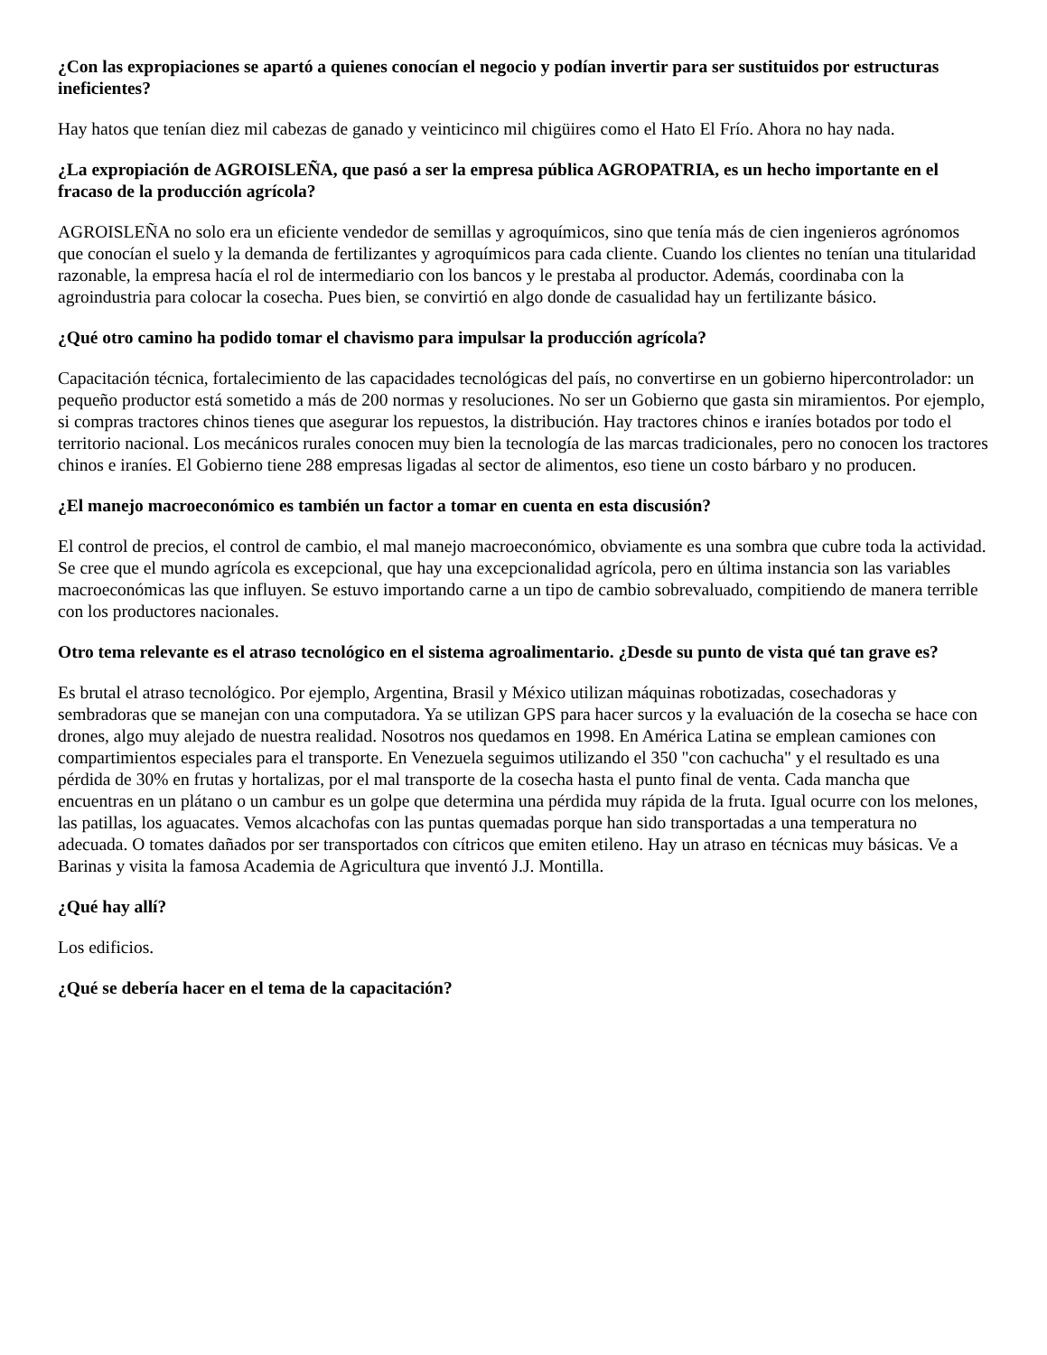¿Con las expropiaciones se apartó a quienes conocían el negocio y podían invertir para ser sustituidos por estructuras ineficientes?
Hay hatos que tenían diez mil cabezas de ganado y veinticinco mil chigüires como el Hato El Frío. Ahora no hay nada.
¿La expropiación de AGROISLEÑA, que pasó a ser la empresa pública AGROPATRIA, es un hecho importante en el fracaso de la producción agrícola?
AGROISLEÑA no solo era un eficiente vendedor de semillas y agroquímicos, sino que tenía más de cien ingenieros agrónomos que conocían el suelo y la demanda de fertilizantes y agroquímicos para cada cliente. Cuando los clientes no tenían una titularidad razonable, la empresa hacía el rol de intermediario con los bancos y le prestaba al productor. Además, coordinaba con la agroindustria para colocar la cosecha. Pues bien, se convirtió en algo donde de casualidad hay un fertilizante básico.
¿Qué otro camino ha podido tomar el chavismo para impulsar la producción agrícola?
Capacitación técnica, fortalecimiento de las capacidades tecnológicas del país, no convertirse en un gobierno hipercontrolador: un pequeño productor está sometido a más de 200 normas y resoluciones. No ser un Gobierno que gasta sin miramientos. Por ejemplo, si compras tractores chinos tienes que asegurar los repuestos, la distribución. Hay tractores chinos e iraníes botados por todo el territorio nacional. Los mecánicos rurales conocen muy bien la tecnología de las marcas tradicionales, pero no conocen los tractores chinos e iraníes. El Gobierno tiene 288 empresas ligadas al sector de alimentos, eso tiene un costo bárbaro y no producen.
¿El manejo macroeconómico es también un factor a tomar en cuenta en esta discusión?
El control de precios, el control de cambio, el mal manejo macroeconómico, obviamente es una sombra que cubre toda la actividad. Se cree que el mundo agrícola es excepcional, que hay una excepcionalidad agrícola, pero en última instancia son las variables macroeconómicas las que influyen. Se estuvo importando carne a un tipo de cambio sobrevaluado, compitiendo de manera terrible con los productores nacionales.
Otro tema relevante es el atraso tecnológico en el sistema agroalimentario. ¿Desde su punto de vista qué tan grave es?
Es brutal el atraso tecnológico. Por ejemplo, Argentina, Brasil y México utilizan máquinas robotizadas, cosechadoras y sembradoras que se manejan con una computadora. Ya se utilizan GPS para hacer surcos y la evaluación de la cosecha se hace con drones, algo muy alejado de nuestra realidad. Nosotros nos quedamos en 1998. En América Latina se emplean camiones con compartimientos especiales para el transporte. En Venezuela seguimos utilizando el 350 "con cachucha" y el resultado es una pérdida de 30% en frutas y hortalizas, por el mal transporte de la cosecha hasta el punto final de venta. Cada mancha que encuentras en un plátano o un cambur es un golpe que determina una pérdida muy rápida de la fruta. Igual ocurre con los melones, las patillas, los aguacates. Vemos alcachofas con las puntas quemadas porque han sido transportadas a una temperatura no adecuada. O tomates dañados por ser transportados con cítricos que emiten etileno. Hay un atraso en técnicas muy básicas. Ve a Barinas y visita la famosa Academia de Agricultura que inventó J.J. Montilla.
¿Qué hay allí?
Los edificios.
¿Qué se debería hacer en el tema de la capacitación?